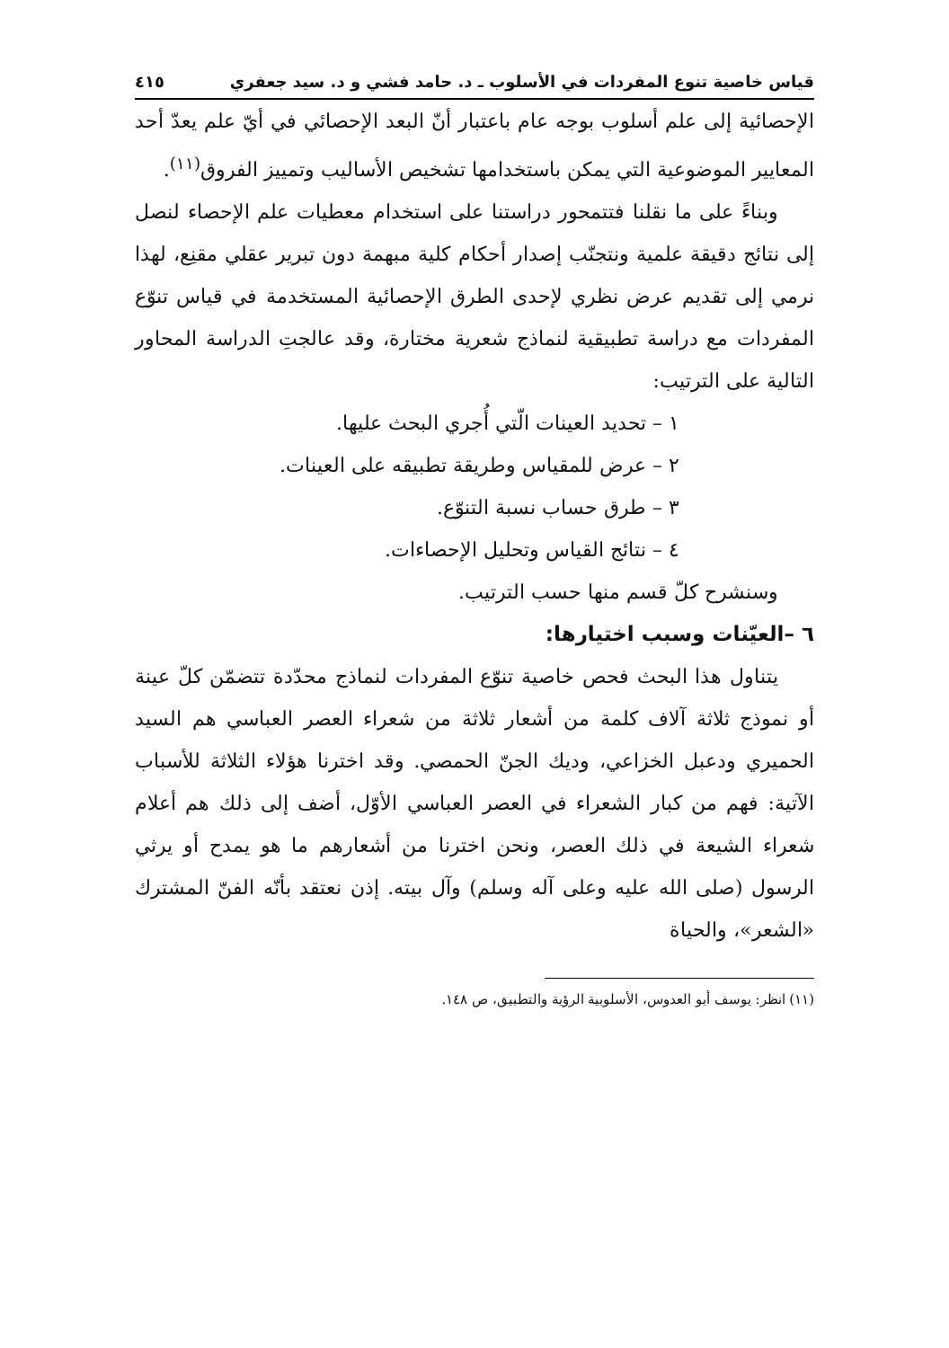قياس خاصية تنوع المفردات في الأسلوب ـ د. حامد فشي و د. سيد جعفري ٤١٥
الإحصائية إلى علم أسلوب بوجه عام باعتبار أنّ البعد الإحصائي في أيّ علم يعدّ أحد المعايير الموضوعية التي يمكن باستخدامها تشخيص الأساليب وتمييز الفروق<sup>(١١)</sup>.
وبناءً على ما نقلنا فتتمحور دراستنا على استخدام معطيات علم الإحصاء لنصل إلى نتائج دقيقة علمية ونتجنّب إصدار أحكام كلية مبهمة دون تبرير عقلي مقنِع، لهذا نرمي إلى تقديم عرض نظري لإحدى الطرق الإحصائية المستخدمة في قياس تنوّع المفردات مع دراسة تطبيقية لنماذج شعرية مختارة، وقد عالجتِ الدراسة المحاور التالية على الترتيب:
١ – تحديد العينات الّتي أُجري البحث عليها.
٢ – عرض للمقياس وطريقة تطبيقه على العينات.
٣ – طرق حساب نسبة التنوّع.
٤ – نتائج القياس وتحليل الإحصاءات.
وسنشرح كلّ قسم منها حسب الترتيب.
٦ –العيّنات وسبب اختيارها:
يتناول هذا البحث فحص خاصية تنوّع المفردات لنماذج محدّدة تتضمّن كلّ عينة أو نموذج ثلاثة آلاف كلمة من أشعار ثلاثة من شعراء العصر العباسي هم السيد الحميري ودعبل الخزاعي، وديك الجنّ الحمصي. وقد اخترنا هؤلاء الثلاثة للأسباب الآتية: فهم من كبار الشعراء في العصر العباسي الأوّل، أضف إلى ذلك هم أعلام شعراء الشيعة في ذلك العصر، ونحن اخترنا من أشعارهم ما هو يمدح أو يرثي الرسول (صلى الله عليه وعلى آله وسلم) وآل بيته. إذن نعتقد بأنّه الفنّ المشترك «الشعر»، والحياة
(١١) انظر: يوسف أبو العدوس، الأسلوبية الرؤية والتطبيق، ص ١٤٨.